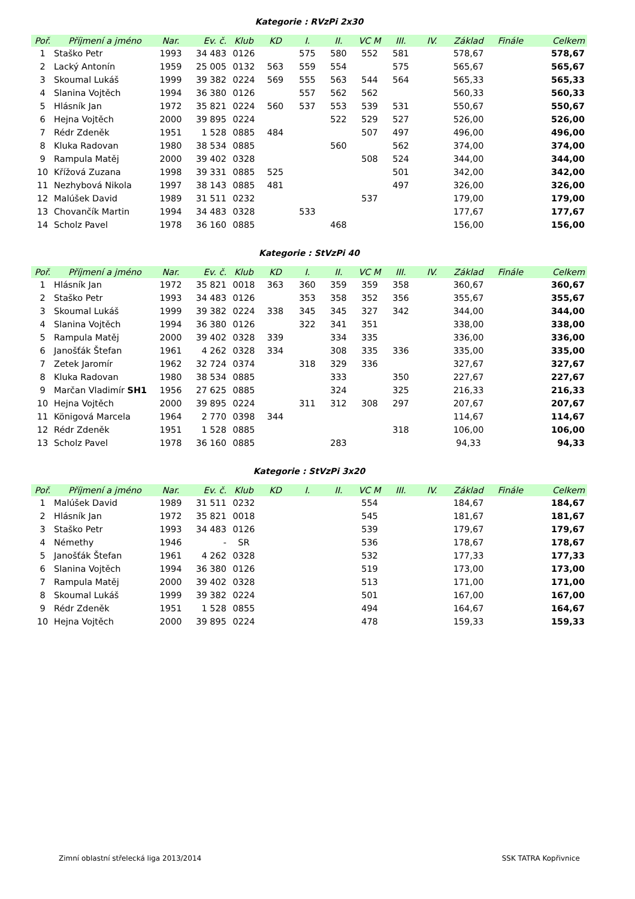Kategorie : RVzPi 2x30
| Poř. | Příjmení a jméno | Nar. | Ev. č. | Klub | KD | I. | II. | VC M | III. | IV. | Základ | Finále | Celkem |
| --- | --- | --- | --- | --- | --- | --- | --- | --- | --- | --- | --- | --- | --- |
| 1 | Staško Petr | 1993 | 34 483 | 0126 | | 575 | 580 | 552 | 581 | | 578,67 | | 578,67 |
| 2 | Lacký Antonín | 1959 | 25 005 | 0132 | 563 | 559 | 554 | | 575 | | 565,67 | | 565,67 |
| 3 | Skoumal Lukáš | 1999 | 39 382 | 0224 | 569 | 555 | 563 | 544 | 564 | | 565,33 | | 565,33 |
| 4 | Slanina Vojtěch | 1994 | 36 380 | 0126 | | 557 | 562 | 562 | | | 560,33 | | 560,33 |
| 5 | Hlásník Jan | 1972 | 35 821 | 0224 | 560 | 537 | 553 | 539 | 531 | | 550,67 | | 550,67 |
| 6 | Hejna Vojtěch | 2000 | 39 895 | 0224 | | | 522 | 529 | 527 | | 526,00 | | 526,00 |
| 7 | Rédr Zdeněk | 1951 | 1 528 | 0885 | 484 | | | 507 | 497 | | 496,00 | | 496,00 |
| 8 | Kluka Radovan | 1980 | 38 534 | 0885 | | | 560 | | 562 | | 374,00 | | 374,00 |
| 9 | Rampula Matěj | 2000 | 39 402 | 0328 | | | | 508 | 524 | | 344,00 | | 344,00 |
| 10 | Křížová Zuzana | 1998 | 39 331 | 0885 | 525 | | | | 501 | | 342,00 | | 342,00 |
| 11 | Nezhybová Nikola | 1997 | 38 143 | 0885 | 481 | | | | 497 | | 326,00 | | 326,00 |
| 12 | Malúšek David | 1989 | 31 511 | 0232 | | | | 537 | | | 179,00 | | 179,00 |
| 13 | Chovančík Martin | 1994 | 34 483 | 0328 | | 533 | | | | | 177,67 | | 177,67 |
| 14 | Scholz Pavel | 1978 | 36 160 | 0885 | | | 468 | | | | 156,00 | | 156,00 |
Kategorie : StVzPi 40
| Poř. | Příjmení a jméno | Nar. | Ev. č. | Klub | KD | I. | II. | VC M | III. | IV. | Základ | Finále | Celkem |
| --- | --- | --- | --- | --- | --- | --- | --- | --- | --- | --- | --- | --- | --- |
| 1 | Hlásník Jan | 1972 | 35 821 | 0018 | 363 | 360 | 359 | 359 | 358 | | 360,67 | | 360,67 |
| 2 | Staško Petr | 1993 | 34 483 | 0126 | | 353 | 358 | 352 | 356 | | 355,67 | | 355,67 |
| 3 | Skoumal Lukáš | 1999 | 39 382 | 0224 | 338 | 345 | 345 | 327 | 342 | | 344,00 | | 344,00 |
| 4 | Slanina Vojtěch | 1994 | 36 380 | 0126 | | 322 | 341 | 351 | | | 338,00 | | 338,00 |
| 5 | Rampula Matěj | 2000 | 39 402 | 0328 | 339 | | 334 | 335 | | | 336,00 | | 336,00 |
| 6 | Janošťák Štefan | 1961 | 4 262 | 0328 | 334 | | 308 | 335 | 336 | | 335,00 | | 335,00 |
| 7 | Zetek Jaromír | 1962 | 32 724 | 0374 | | 318 | 329 | 336 | | | 327,67 | | 327,67 |
| 8 | Kluka Radovan | 1980 | 38 534 | 0885 | | | 333 | | 350 | | 227,67 | | 227,67 |
| 9 | Marčan Vladimír SH1 | 1956 | 27 625 | 0885 | | | 324 | | 325 | | 216,33 | | 216,33 |
| 10 | Hejna Vojtěch | 2000 | 39 895 | 0224 | | 311 | 312 | 308 | 297 | | 207,67 | | 207,67 |
| 11 | Königová Marcela | 1964 | 2 770 | 0398 | 344 | | | | | | 114,67 | | 114,67 |
| 12 | Rédr Zdeněk | 1951 | 1 528 | 0885 | | | | | 318 | | 106,00 | | 106,00 |
| 13 | Scholz Pavel | 1978 | 36 160 | 0885 | | | 283 | | | | 94,33 | | 94,33 |
Kategorie : StVzPi 3x20
| Poř. | Příjmení a jméno | Nar. | Ev. č. | Klub | KD | I. | II. | VC M | III. | IV. | Základ | Finále | Celkem |
| --- | --- | --- | --- | --- | --- | --- | --- | --- | --- | --- | --- | --- | --- |
| 1 | Malúšek David | 1989 | 31 511 | 0232 | | | | 554 | | | 184,67 | | 184,67 |
| 2 | Hlásník Jan | 1972 | 35 821 | 0018 | | | | 545 | | | 181,67 | | 181,67 |
| 3 | Staško Petr | 1993 | 34 483 | 0126 | | | | 539 | | | 179,67 | | 179,67 |
| 4 | Némethy | 1946 | - | SR | | | | 536 | | | 178,67 | | 178,67 |
| 5 | Janošťák Štefan | 1961 | 4 262 | 0328 | | | | 532 | | | 177,33 | | 177,33 |
| 6 | Slanina Vojtěch | 1994 | 36 380 | 0126 | | | | 519 | | | 173,00 | | 173,00 |
| 7 | Rampula Matěj | 2000 | 39 402 | 0328 | | | | 513 | | | 171,00 | | 171,00 |
| 8 | Skoumal Lukáš | 1999 | 39 382 | 0224 | | | | 501 | | | 167,00 | | 167,00 |
| 9 | Rédr Zdeněk | 1951 | 1 528 | 0855 | | | | 494 | | | 164,67 | | 164,67 |
| 10 | Hejna Vojtěch | 2000 | 39 895 | 0224 | | | | 478 | | | 159,33 | | 159,33 |
Zimní oblastní střelecká liga 2013/2014 SSK TATRA Kopřivnice